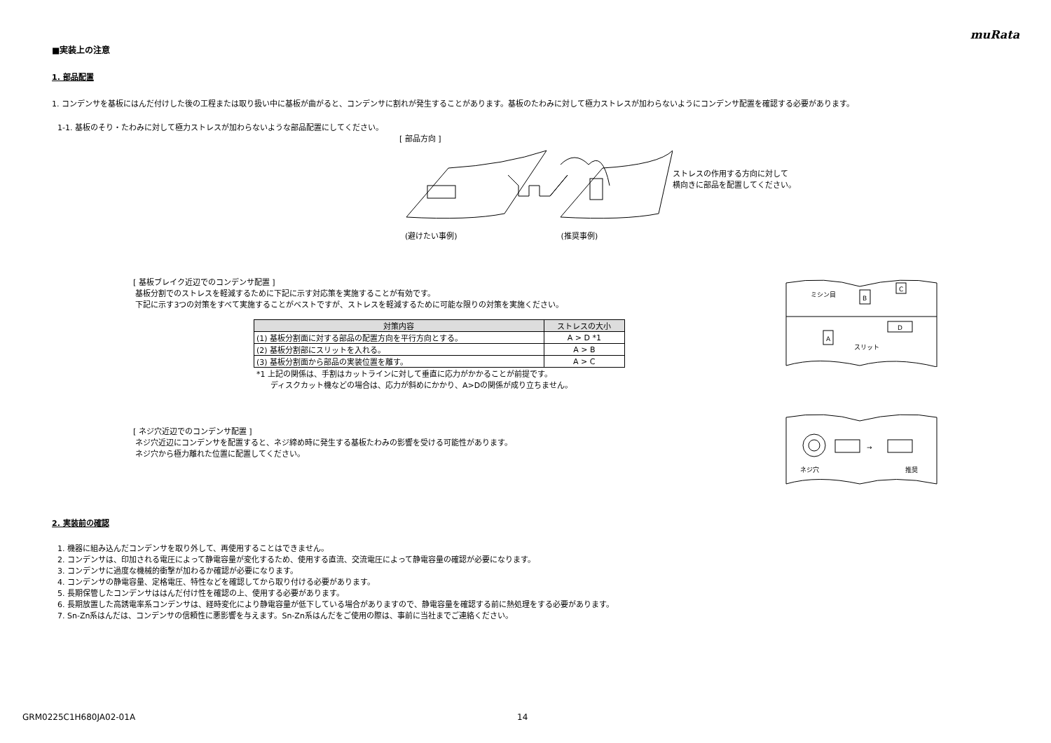muRata
■実装上の注意
1. 部品配置
1. コンデンサを基板にはんだ付けした後の工程または取り扱い中に基板が曲がると、コンデンサに割れが発生することがあります。基板のたわみに対して極力ストレスが加わらないようにコンデンサ配置を確認する必要があります。
1-1. 基板のそり・たわみに対して極力ストレスが加わらないような部品配置にしてください。
[ 部品方向 ]
(避けたい事例) (推奨事例)
ストレスの作用する方向に対して
横向きに部品を配置してください。
[ 基板ブレイク近辺でのコンデンサ配置 ]
基板分割でのストレスを軽減するために下記に示す対応策を実施することが有効です。
下記に示す3つの対策をすべて実施することがベストですが、ストレスを軽減するために可能な限りの対策を実施ください。
| 対策内容 | ストレスの大小 |
| --- | --- |
| (1) 基板分割面に対する部品の配置方向を平行方向とする。 | A > D *1 |
| (2) 基板分割部にスリットを入れる。 | A > B |
| (3) 基板分割面から部品の実装位置を離す。 | A > C |
*1 上記の関係は、手割はカットラインに対して垂直に応力がかかることが前提です。
ディスクカット機などの場合は、応力が斜めにかかり、A>Dの関係が成り立ちません。
[ ネジ穴近辺でのコンデンサ配置 ]
ネジ穴近辺にコンデンサを配置すると、ネジ締め時に発生する基板たわみの影響を受ける可能性があります。
ネジ穴から極力離れた位置に配置してください。
ミシン目
B
C
A
D
スリット
→
ネジ穴
推奨
2. 実装前の確認
1. 機器に組み込んだコンデンサを取り外して、再使用することはできません。
2. コンデンサは、印加される電圧によって静電容量が変化するため、使用する直流、交流電圧によって静電容量の確認が必要になります。
3. コンデンサに過度な機械的衝撃が加わるか確認が必要になります。
4. コンデンサの静電容量、定格電圧、特性などを確認してから取り付ける必要があります。
5. 長期保管したコンデンサははんだ付け性を確認の上、使用する必要があります。
6. 長期放置した高誘電率系コンデンサは、経時変化により静電容量が低下している場合がありますので、静電容量を確認する前に熱処理をする必要があります。
7. Sn-Zn系はんだは、コンデンサの信頼性に悪影響を与えます。Sn-Zn系はんだをご使用の際は、事前に当社までご連絡ください。
GRM0225C1H680JA02-01A 14